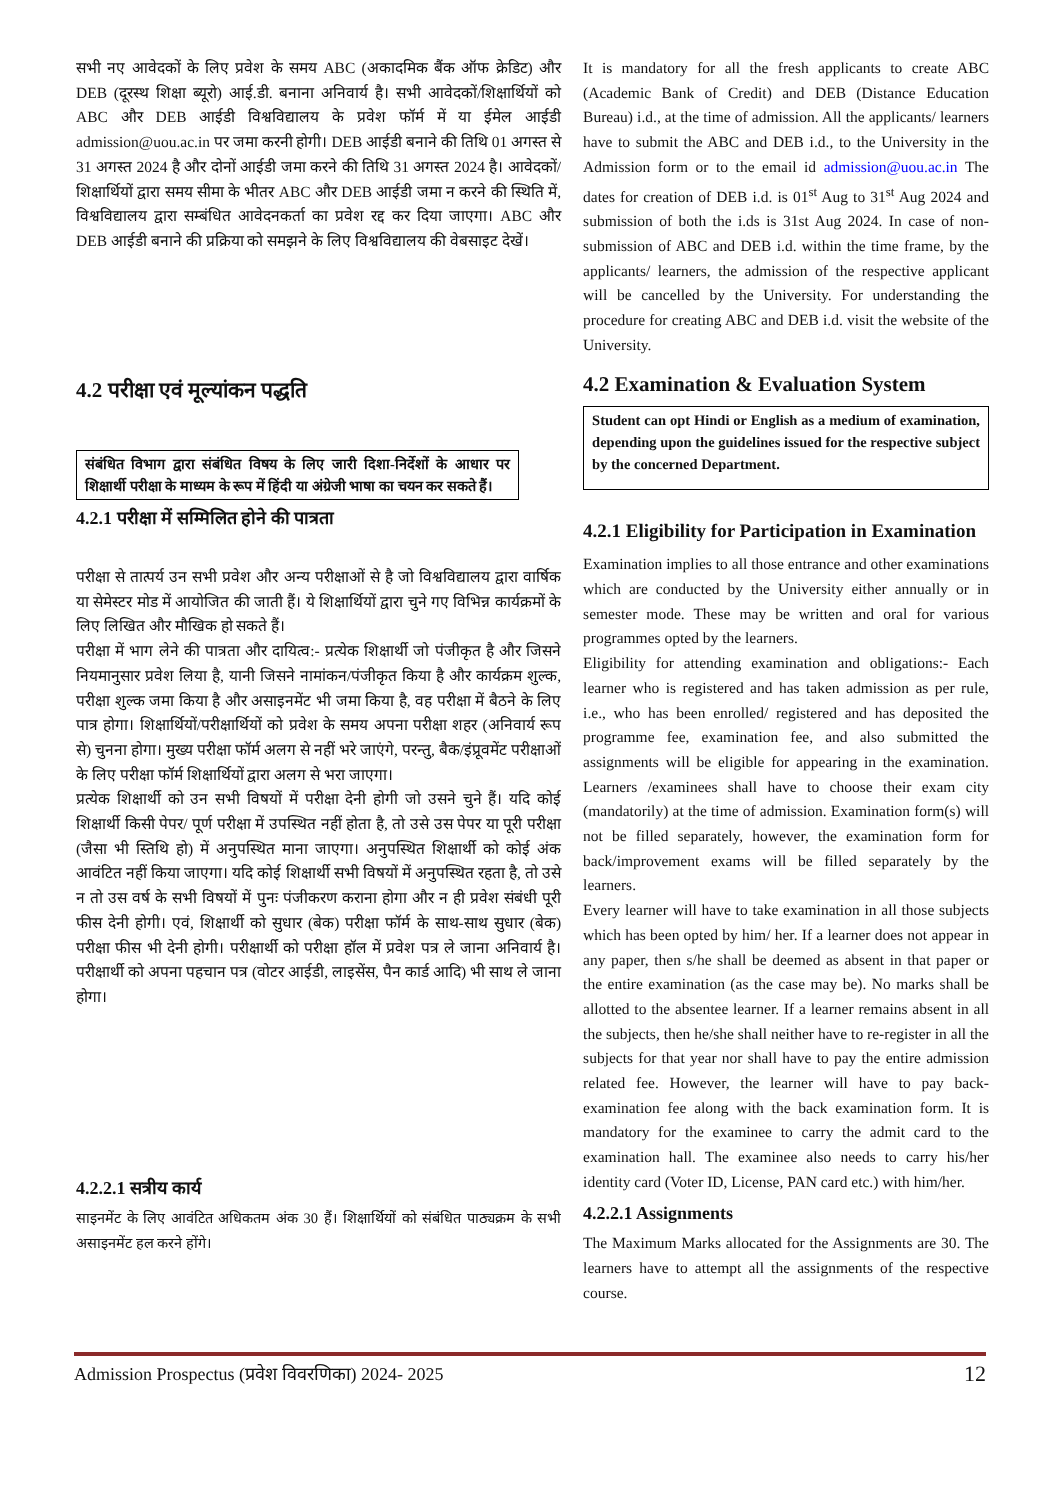सभी नए आवेदकों के लिए प्रवेश के समय ABC (अकादमिक बैंक ऑफ क्रेडिट) और DEB (दूरस्थ शिक्षा ब्यूरो) आई.डी. बनाना अनिवार्य है। सभी आवेदकों/शिक्षार्थियों को ABC और DEB आईडी विश्वविद्यालय के प्रवेश फॉर्म में या ईमेल आईडी admission@uou.ac.in पर जमा करनी होगी। DEB आईडी बनाने की तिथि 01 अगस्त से 31 अगस्त 2024 है और दोनों आईडी जमा करने की तिथि 31 अगस्त 2024 है। आवेदकों/शिक्षार्थियों द्वारा समय सीमा के भीतर ABC और DEB आईडी जमा न करने की स्थिति में, विश्वविद्यालय द्वारा सम्बंधित आवेदनकर्ता का प्रवेश रद्द कर दिया जाएगा। ABC और DEB आईडी बनाने की प्रक्रिया को समझने के लिए विश्वविद्यालय की वेबसाइट देखें।
4.2 परीक्षा एवं मूल्यांकन पद्धति
संबंधित विभाग द्वारा संबंधित विषय के लिए जारी दिशा-निर्देशों के आधार पर शिक्षार्थी परीक्षा के माध्यम के रूप में हिंदी या अंग्रेजी भाषा का चयन कर सकते हैं।
4.2.1 परीक्षा में सम्मिलित होने की पात्रता
परीक्षा से तात्पर्य उन सभी प्रवेश और अन्य परीक्षाओं से है जो विश्वविद्यालय द्वारा वार्षिक या सेमेस्टर मोड में आयोजित की जाती हैं। ये शिक्षार्थियों द्वारा चुने गए विभिन्न कार्यक्रमों के लिए लिखित और मौखिक हो सकते हैं।
परीक्षा में भाग लेने की पात्रता और दायित्व:- प्रत्येक शिक्षार्थी जो पंजीकृत है और जिसने नियमानुसार प्रवेश लिया है, यानी जिसने नामांकन/पंजीकृत किया है और कार्यक्रम शुल्क, परीक्षा शुल्क जमा किया है और असाइनमेंट भी जमा किया है, वह परीक्षा में बैठने के लिए पात्र होगा। शिक्षार्थियों/परीक्षार्थियों को प्रवेश के समय अपना परीक्षा शहर (अनिवार्य रूप से) चुनना होगा। मुख्य परीक्षा फॉर्म अलग से नहीं भरे जाएंगे, परन्तु, बैक/इंप्रूवमेंट परीक्षाओं के लिए परीक्षा फॉर्म शिक्षार्थियों द्वारा अलग से भरा जाएगा।
प्रत्येक शिक्षार्थी को उन सभी विषयों में परीक्षा देनी होगी जो उसने चुने हैं। यदि कोई शिक्षार्थी किसी पेपर/ पूर्ण परीक्षा में उपस्थित नहीं होता है, तो उसे उस पेपर या पूरी परीक्षा (जैसा भी स्तिथि हो) में अनुपस्थित माना जाएगा। अनुपस्थित शिक्षार्थी को कोई अंक आवंटित नहीं किया जाएगा। यदि कोई शिक्षार्थी सभी विषयों में अनुपस्थित रहता है, तो उसे न तो उस वर्ष के सभी विषयों में पुनः पंजीकरण कराना होगा और न ही प्रवेश संबंधी पूरी फीस देनी होगी। एवं, शिक्षार्थी को सुधार (बेक) परीक्षा फॉर्म के साथ-साथ सुधार (बेक) परीक्षा फीस भी देनी होगी। परीक्षार्थी को परीक्षा हॉल में प्रवेश पत्र ले जाना अनिवार्य है। परीक्षार्थी को अपना पहचान पत्र (वोटर आईडी, लाइसेंस, पैन कार्ड आदि) भी साथ ले जाना होगा।
4.2.2.1 सत्रीय कार्य
साइनमेंट के लिए आवंटित अधिकतम अंक 30 हैं। शिक्षार्थियों को संबंधित पाठ्यक्रम के सभी असाइनमेंट हल करने होंगे।
It is mandatory for all the fresh applicants to create ABC (Academic Bank of Credit) and DEB (Distance Education Bureau) i.d., at the time of admission. All the applicants/ learners have to submit the ABC and DEB i.d., to the University in the Admission form or to the email id admission@uou.ac.in The dates for creation of DEB i.d. is 01<sup>st</sup> Aug to 31<sup>st</sup> Aug 2024 and submission of both the i.ds is 31st Aug 2024. In case of non-submission of ABC and DEB i.d. within the time frame, by the applicants/ learners, the admission of the respective applicant will be cancelled by the University. For understanding the procedure for creating ABC and DEB i.d. visit the website of the University.
4.2 Examination & Evaluation System
Student can opt Hindi or English as a medium of examination, depending upon the guidelines issued for the respective subject by the concerned Department.
4.2.1 Eligibility for Participation in Examination
Examination implies to all those entrance and other examinations which are conducted by the University either annually or in semester mode. These may be written and oral for various programmes opted by the learners.
Eligibility for attending examination and obligations:- Each learner who is registered and has taken admission as per rule, i.e., who has been enrolled/ registered and has deposited the programme fee, examination fee, and also submitted the assignments will be eligible for appearing in the examination. Learners /examinees shall have to choose their exam city (mandatorily) at the time of admission. Examination form(s) will not be filled separately, however, the examination form for back/improvement exams will be filled separately by the learners.
Every learner will have to take examination in all those subjects which has been opted by him/ her. If a learner does not appear in any paper, then s/he shall be deemed as absent in that paper or the entire examination (as the case may be). No marks shall be allotted to the absentee learner. If a learner remains absent in all the subjects, then he/she shall neither have to re-register in all the subjects for that year nor shall have to pay the entire admission related fee. However, the learner will have to pay back-examination fee along with the back examination form. It is mandatory for the examinee to carry the admit card to the examination hall. The examinee also needs to carry his/her identity card (Voter ID, License, PAN card etc.) with him/her.
4.2.2.1 Assignments
The Maximum Marks allocated for the Assignments are 30. The learners have to attempt all the assignments of the respective course.
Admission Prospectus (प्रवेश विवरणिका) 2024- 2025 12